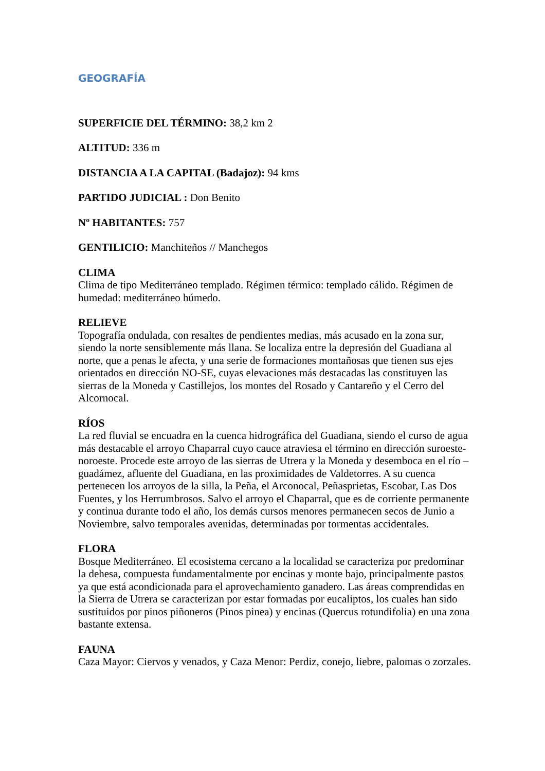GEOGRAFÍA
SUPERFICIE DEL TÉRMINO: 38,2 km 2
ALTITUD: 336 m
DISTANCIA A LA CAPITAL (Badajoz): 94 kms
PARTIDO JUDICIAL : Don Benito
Nº HABITANTES: 757
GENTILICIO: Manchiteños // Manchegos
CLIMA
Clima de tipo Mediterráneo templado. Régimen térmico: templado cálido. Régimen de humedad: mediterráneo húmedo.
RELIEVE
Topografía ondulada, con resaltes de pendientes medias, más acusado en la zona sur, siendo la norte sensiblemente más llana. Se localiza entre la depresión del Guadiana al norte, que a penas le afecta, y una serie de formaciones montañosas que tienen sus ejes orientados en dirección NO-SE, cuyas elevaciones más destacadas las constituyen las sierras de la Moneda y Castillejos, los montes del Rosado y Cantareño y el Cerro del Alcornocal.
RÍOS
La red fluvial se encuadra en la cuenca hidrográfica del Guadiana, siendo el curso de agua más destacable el arroyo Chaparral cuyo cauce atraviesa el término en dirección suroeste-noroeste. Procede este arroyo de las sierras de Utrera y la Moneda y desemboca en el río –guadámez, afluente del Guadiana, en las proximidades de Valdetorres. A su cuenca pertenecen los arroyos de la silla, la Peña, el Arconocal, Peñasprietas, Escobar, Las Dos Fuentes, y los Herrumbrosos. Salvo el arroyo el Chaparral, que es de corriente permanente y continua durante todo el año, los demás cursos menores permanecen secos de Junio a Noviembre, salvo temporales avenidas, determinadas por tormentas accidentales.
FLORA
Bosque Mediterráneo. El ecosistema cercano a la localidad se caracteriza por predominar la dehesa, compuesta fundamentalmente por encinas y monte bajo, principalmente pastos ya que está acondicionada para el aprovechamiento ganadero. Las áreas comprendidas en la Sierra de Utrera se caracterizan por estar formadas por eucaliptos, los cuales han sido sustituidos por pinos piñoneros (Pinos pinea) y encinas (Quercus rotundifolia) en una zona bastante extensa.
FAUNA
Caza Mayor: Ciervos y venados, y Caza Menor: Perdiz, conejo, liebre, palomas o zorzales.